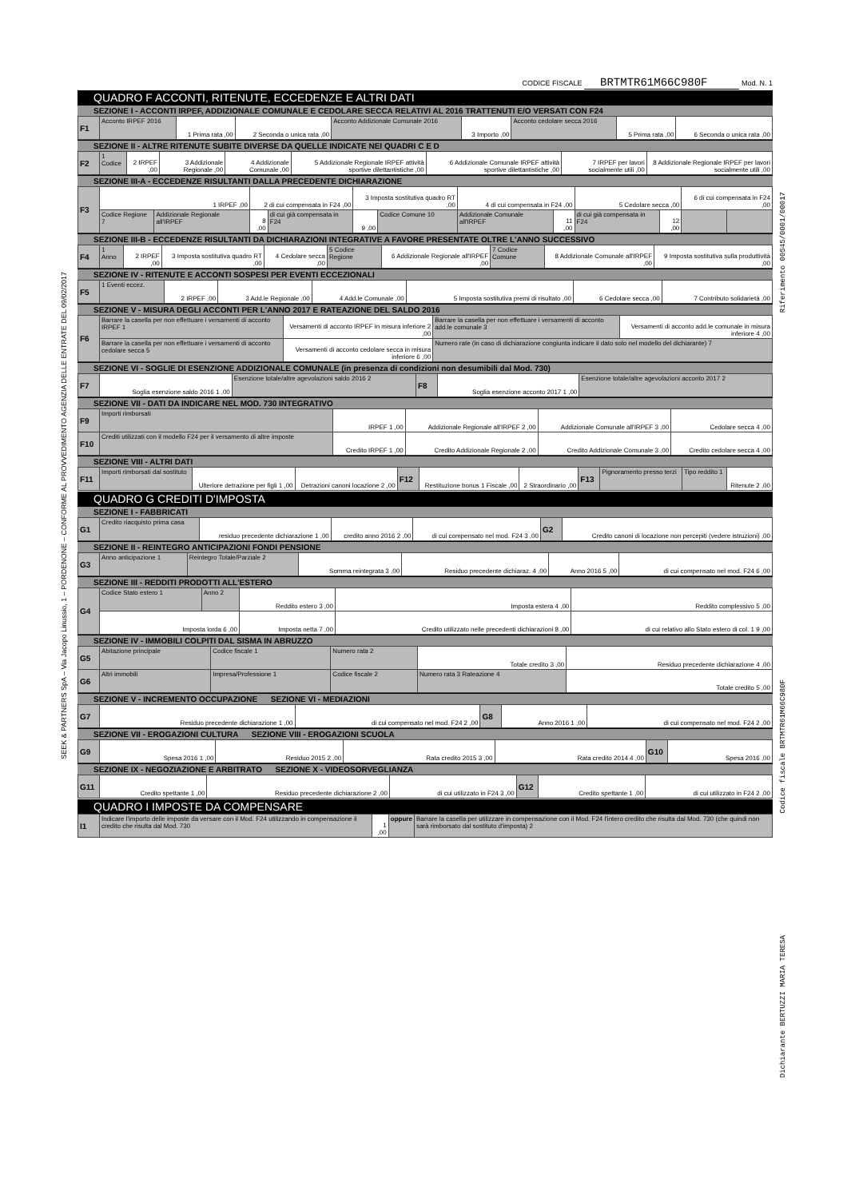SEEK & PARTNERS SpA – Via Jacopo Linussio, 1 – PORDENONE – CONFORME AL PROVVEDIMENTO AGENZIA DELLE ENTRATE DEL 09/02/2017
Riferimento 00545/0001/00017
Codice fiscale BRTMTR61M66C980F
Dichiarante BERTUZZI MARIA TERESA
CODICE FISCALE BRTMTR61M66C980F Mod. N. 1
QUADRO F ACCONTI, RITENUTE, ECCEDENZE E ALTRI DATI
SEZIONE I - ACCONTI IRPEF, ADDIZIONALE COMUNALE E CEDOLARE SECCA RELATIVI AL 2016 TRATTENUTI E/O VERSATI CON F24
| F1 | Acconto IRPEF 2016 | 1 Prima rata ,00 | 2 Seconda o unica rata ,00 | Acconto Addizionale Comunale 2016 | 3 Importo ,00 | Acconto cedolare secca 2016 | 5 Prima rata ,00 | 6 Seconda o unica rata ,00 |
SEZIONE II - ALTRE RITENUTE SUBITE DIVERSE DA QUELLE INDICATE NEI QUADRI C E D
| F2 | 1 Codice | 2 IRPEF ,00 | 3 Addizionale Regionale ,00 | 4 Addizionale Comunale ,00 | 5 Addizionale Regionale IRPEF attività sportive dilettantistiche ,00 | 6 Addizionale Comunale IRPEF attività sportive dilettantistiche ,00 | 7 IRPEF per lavori socialmente utili ,00 | 8 Addizionale Regionale IRPEF per lavori socialmente utili ,00 |
SEZIONE III-A - ECCEDENZE RISULTANTI DALLA PRECEDENTE DICHIARAZIONE
| F3 | 1 IRPEF ,00 | | 2 di cui compensata in F24 ,00 | | 3 Imposta sostitutiva quadro RT ,00 | | 4 di cui compensata in F24 ,00 | | 5 Cedolare secca ,00 | | 6 di cui compensata in F24 ,00 | |
| | Codice Regione 7 | Addizionale Regionale all'IRPEF | 8 ,00 | di cui già compensata in F24 | 9 ,00 | Codice Comune 10 | Addizionale Comunale all'IRPEF | 11 ,00 | di cui già compensata in F24 | 12 ,00 | | |
SEZIONE III-B - ECCEDENZE RISULTANTI DA DICHIARAZIONI INTEGRATIVE A FAVORE PRESENTATE OLTRE L'ANNO SUCCESSIVO
| F4 | 1 Anno | 2 IRPEF ,00 | 3 Imposta sostitutiva quadro RT ,00 | 4 Cedolare secca ,00 | 5 Codice Regione | 6 Addizionale Regionale all'IRPEF ,00 | 7 Codice Comune | 8 Addizionale Comunale all'IRPEF ,00 | 9 Imposta sostitutiva sulla produttività ,00 |
SEZIONE IV - RITENUTE E ACCONTI SOSPESI PER EVENTI ECCEZIONALI
| F5 | 1 Eventi eccez. | 2 IRPEF ,00 | 3 Add.le Regionale ,00 | 4 Add.le Comunale ,00 | 5 Imposta sostitutiva premi di risultato ,00 | 6 Cedolare secca ,00 | 7 Contributo solidarietà ,00 |
SEZIONE V - MISURA DEGLI ACCONTI PER L'ANNO 2017 E RATEAZIONE DEL SALDO 2016
| F6 | Barrare la casella per non effettuare i versamenti di acconto IRPEF 1 | Versamenti di acconto IRPEF in misura inferiore 2 ,00 | Barrare la casella per non effettuare i versamenti di acconto add.le comunale 3 | Versamenti di acconto add.le comunale in misura inferiore 4 ,00 |
| | Barrare la casella per non effettuare i versamenti di acconto cedolare secca 5 | Versamenti di acconto cedolare secca in misura inferiore 6 ,00 | Numero rate (in caso di dichiarazione congiunta indicare il dato solo nel modello del dichiarante) 7 | |
SEZIONE VI - SOGLIE DI ESENZIONE ADDIZIONALE COMUNALE (in presenza di condizioni non desumibili dal Mod. 730)
| F7 | Soglia esenzione saldo 2016 1 ,00 | Esenzione totale/altre agevolazioni saldo 2016 2 | F8 | Soglia esenzione acconto 2017 1 ,00 | Esenzione totale/altre agevolazioni acconto 2017 2 |
SEZIONE VII - DATI DA INDICARE NEL MOD. 730 INTEGRATIVO
| F9 | Importi rimborsati | IRPEF 1 ,00 | Addizionale Regionale all'IRPEF 2 ,00 | Addizionale Comunale all'IRPEF 3 ,00 | Cedolare secca 4 ,00 |
| F10 | Crediti utilizzati con il modello F24 per il versamento di altre imposte | Credito IRPEF 1 ,00 | Credito Addizionale Regionale 2 ,00 | Credito Addizionale Comunale 3 ,00 | Credito cedolare secca 4 ,00 |
SEZIONE VIII - ALTRI DATI
| F11 | Importi rimborsati dal sostituto | Ulteriore detrazione per figli 1 ,00 | Detrazioni canoni locazione 2 ,00 | F12 | Restituzione bonus 1 Fiscale ,00 | 2 Straordinario ,00 | F13 | Pignoramento presso terzi | Tipo reddito 1 | Ritenute 2 ,00 |
QUADRO G CREDITI D'IMPOSTA
SEZIONE I - FABBRICATI
| G1 | Credito riacquisto prima casa | residuo precedente dichiarazione 1 ,00 | credito anno 2016 2 ,00 | di cui compensato nel mod. F24 3 ,00 | G2 | Credito canoni di locazione non percepiti (vedere istruzioni) ,00 |
SEZIONE II - REINTEGRO ANTICIPAZIONI FONDI PENSIONE
| G3 | Anno anticipazione 1 | Reintegro Totale/Parziale 2 | Somma reintegrata 3 ,00 | Residuo precedente dichiaraz. 4 ,00 | Anno 2016 5 ,00 | di cui compensato nel mod. F24 6 ,00 |
SEZIONE III - REDDITI PRODOTTI ALL'ESTERO
| G4 | Codice Stato estero 1 | Anno 2 | Reddito estero 3 ,00 | Imposta estera 4 ,00 | Reddito complessivo 5 ,00 |
| | Imposta lorda 6 ,00 | | Imposta netta 7 ,00 | Credito utilizzato nelle precedenti dichiarazioni 8 ,00 | di cui relativo allo Stato estero di col. 1 9 ,00 |
SEZIONE IV - IMMOBILI COLPITI DAL SISMA IN ABRUZZO
| G5 | Abitazione principale | Codice fiscale 1 | Numero rata 2 | Totale credito 3 ,00 | Residuo precedente dichiarazione 4 ,00 |
| G6 | Altri immobili | Impresa/Professione 1 | Codice fiscale 2 | Numero rata 3 Rateazione 4 | Totale credito 5 ,00 |
SEZIONE V - INCREMENTO OCCUPAZIONE SEZIONE VI - MEDIAZIONI
| G7 | Residuo precedente dichiarazione 1 ,00 | di cui compensato nel mod. F24 2 ,00 | G8 | Anno 2016 1 ,00 | di cui compensato nel mod. F24 2 ,00 |
SEZIONE VII - EROGAZIONI CULTURA SEZIONE VIII - EROGAZIONI SCUOLA
| G9 | Spesa 2016 1 ,00 | Residuo 2015 2 ,00 | Rata credito 2015 3 ,00 | Rata credito 2014 4 ,00 | G10 | Spesa 2016 ,00 |
SEZIONE IX - NEGOZIAZIONE E ARBITRATO SEZIONE X - VIDEOSORVEGLIANZA
| G11 | Credito spettante 1 ,00 | Residuo precedente dichiarazione 2 ,00 | di cui utilizzato in F24 3 ,00 | G12 | Credito spettante 1 ,00 | di cui utilizzato in F24 2 ,00 |
QUADRO I IMPOSTE DA COMPENSARE
| I1 | Indicare l'importo delle imposte da versare con il Mod. F24 utilizzando in compensazione il credito che risulta dal Mod. 730 | 1 ,00 | oppure | Barrare la casella per utilizzare in compensazione con il Mod. F24 l'intero credito che risulta dal Mod. 730 (che quindi non sarà rimborsato dal sostituto d'imposta) 2 |